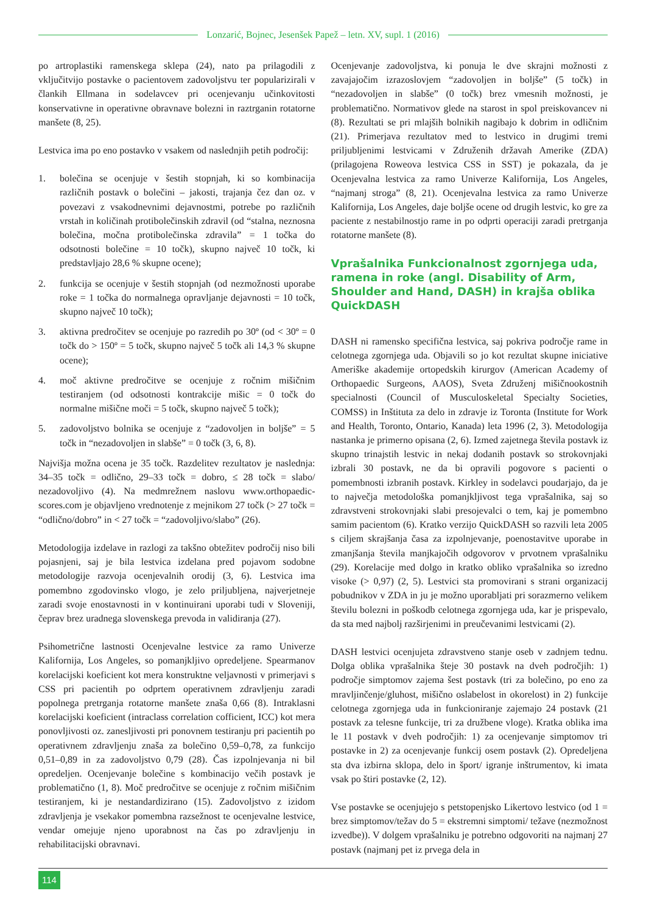Lonzarić, Bojnec, Jesenšek Papež – letn. XV, supl. 1 (2016)
po artroplastiki ramenskega sklepa (24), nato pa prilagodili z vključitvijo postavke o pacientovem zadovoljstvu ter popularizirali v člankih Ellmana in sodelavcev pri ocenjevanju učinkovitosti konservativne in operativne obravnave bolezni in raztrganin rotatorne manšete (8, 25).
Lestvica ima po eno postavko v vsakem od naslednjih petih področij:
1. bolečina se ocenjuje v šestih stopnjah, ki so kombinacija različnih postavk o bolečini – jakosti, trajanja čez dan oz. v povezavi z vsakodnevnimi dejavnostmi, potrebe po različnih vrstah in količinah protibolečinskih zdravil (od “stalna, neznosna bolečina, močna protibolečinska zdravila” = 1 točka do odsotnosti bolečine = 10 točk), skupno največ 10 točk, ki predstavljajo 28,6 % skupne ocene);
2. funkcija se ocenjuje v šestih stopnjah (od nezmožnosti uporabe roke = 1 točka do normalnega opravljanje dejavnosti = 10 točk, skupno največ 10 točk);
3. aktivna predročitev se ocenjuje po razredih po 30º (od < 30º = 0 točk do > 150º = 5 točk, skupno največ 5 točk ali 14,3 % skupne ocene);
4. moč aktivne predročitve se ocenjuje z ročnim mišičnim testiranjem (od odsotnosti kontrakcije mišic = 0 točk do normalne mišične moči = 5 točk, skupno največ 5 točk);
5. zadovoljstvo bolnika se ocenjuje z “zadovoljen in boljše” = 5 točk in “nezadovoljen in slabše” = 0 točk (3, 6, 8).
Najvišja možna ocena je 35 točk. Razdelitev rezultatov je nasled­nja: 34–35 točk = odlično, 29–33 točk = dobro, ≤ 28 točk = slabo/ nezadovoljivo (4). Na medmrežnem naslovu www.orthopaedic­scores.com je objavljeno vrednotenje z mejnikom 27 točk (> 27 točk = “odlično/dobro” in < 27 točk = “zadovoljivo/slabo” (26).
Metodologija izdelave in razlogi za takšno obtežitev področij niso bili pojasnjeni, saj je bila lestvica izdelana pred pojavom sodobne metodologije razvoja ocenjevalnih orodij (3, 6). Lestvica ima pomembno zgodovinsko vlogo, je zelo priljubljena, najverjetneje zaradi svoje enostavnosti in v kontinuirani uporabi tudi v Sloveniji, čeprav brez uradnega slovenskega prevoda in validiranja (27).
Psihometrične lastnosti Ocenjevalne lestvice za ramo Univerze Kalifornija, Los Angeles, so pomanjkljivo opredeljene. Spear­manov korelacijski koeficient kot mera konstruktne veljavnosti v primerjavi s CSS pri pacientih po odprtem operativnem zdravljenju zaradi popolnega pretrganja rotatorne manšete znaša 0,66 (8). Intraklasni korelacijski koeficient (intraclass correlation cofficient, ICC) kot mera ponovljivosti oz. zanesljivosti pri ponovnem testi­ranju pri pacientih po operativnem zdravljenju znaša za bolečino 0,59–0,78, za funkcijo 0,51–0,89 in za zadovoljstvo 0,79 (28). Čas izpolnjevanja ni bil opredeljen. Ocenjevanje bolečine s kombi­nacijo večih postavk je problematično (1, 8). Moč predročitve se ocenjuje z ročnim mišičnim testiranjem, ki je nestandardizirano (15). Zadovoljstvo z izidom zdravljenja je vsekakor pomem­bna razsežnost te ocenjevalne lestvice, vendar omejuje njeno uporabnost na čas po zdravljenju in rehabilitacijski obravnavi.
Ocenjevanje zadovoljstva, ki ponuja le dve skrajni možnosti z zavajajočim izrazoslovjem “zadovoljen in boljše” (5 točk) in “nezadovoljen in slabše” (0 točk) brez vmesnih možnosti, je problematično. Normativov glede na starost in spol preiskovancev ni (8). Rezultati se pri mlajših bolnikih nagibajo k dobrim in odličnim (21). Primerjava rezultatov med to lestvico in drugimi tremi priljubljenimi lestvicami v Združenih državah Amerike (ZDA) (prilagojena Roweova lestvica CSS in SST) je pokazala, da je Ocenjevalna lestvica za ramo Univerze Kalifornija, Los Angeles, “najmanj stroga” (8, 21). Ocenjevalna lestvica za ramo Univerze Kalifornija, Los Angeles, daje boljše ocene od drugih lestvic, ko gre za paciente z nestabilnostjo rame in po odprti operaciji zaradi pretrganja rotatorne manšete (8).
Vprašalnika Funkcionalnost zgornjega uda, ramena in roke (angl. Disability of Arm, Shoulder and Hand, DASH) in krajša oblika QuickDASH
DASH ni ramensko specifična lestvica, saj pokriva področje rame in celotnega zgornjega uda. Objavili so jo kot rezultat skupne iniciative Ameriške akademije ortopedskih kirurgov (American Academy of Orthopaedic Surgeons, AAOS), Sveta Združenj mišičnookostnih specialnosti (Council of Musculoskeletal Spe­cialty Societies, COMSS) in Inštituta za delo in zdravje iz Toronta (Institute for Work and Health, Toronto, Ontario, Kanada) leta 1996 (2, 3). Metodologija nastanka je primerno opisana (2, 6). Izmed zajetnega števila postavk iz skupno trinajstih lestvic in nekaj dodanih postavk so strokovnjaki izbrali 30 postavk, ne da bi opravili pogovore s pacienti o pomembnosti izbranih postavk. Kirkley in sodelavci poudarjajo, da je to največja metodološka pomanjkljivost tega vprašalnika, saj so zdravstveni strokovnjaki slabi presojevalci o tem, kaj je pomembno samim pacientom (6). Kratko verzijo QuickDASH so razvili leta 2005 s ciljem skrajšanja časa za izpolnjevanje, poenostavitve uporabe in zmanjšanja števila manjkajočih odgovorov v prvotnem vprašalniku (29). Korelacije med dolgo in kratko obliko vprašalnika so izredno visoke (> 0,97) (2, 5). Lestvici sta promovirani s strani organizacij pobudnikov v ZDA in ju je možno uporabljati pri sorazmerno velikem številu bolezni in poškodb celotnega zgornjega uda, kar je prispevalo, da sta med najbolj razširjenimi in preučevanimi lestvicami (2).
DASH lestvici ocenjujeta zdravstveno stanje oseb v zadnjem ted­nu. Dolga oblika vprašalnika šteje 30 postavk na dveh področjih: 1) področje simptomov zajema šest postavk (tri za bolečino, po eno za mravljinčenje/gluhost, mišično oslabelost in okorelost) in 2) funkcije celotnega zgornjega uda in funkcioniranje zajemajo 24 postavk (21 postavk za telesne funkcije, tri za družbene vloge). Kratka oblika ima le 11 postavk v dveh področjih: 1) za ocenje­vanje simptomov tri postavke in 2) za ocenjevanje funkcij osem postavk (2). Opredeljena sta dva izbirna sklopa, delo in šport/ igranje inštrumentov, ki imata vsak po štiri postavke (2, 12).
Vse postavke se ocenjujejo s petstopenjsko Likertovo lestvi­co (od 1 = brez simptomov/težav do 5 = ekstremni simptomi/ težave (nezmožnost izvedbe)). V dolgem vprašalniku je potrebno odgovoriti na najmanj 27 postavk (najmanj pet iz prvega dela in
114